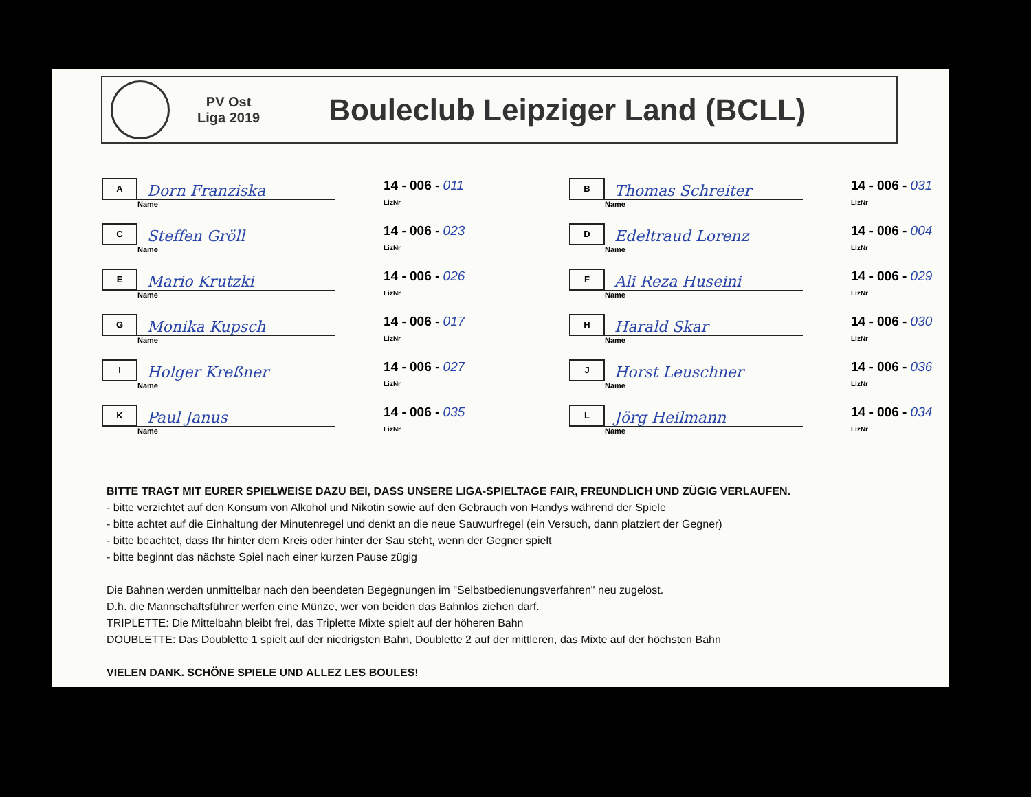PV Ost
Liga 2019
Bouleclub Leipziger Land (BCLL)
A
Dorn Franziska
Name
14 - 006 - 011
LizNr
B
Thomas Schreiter
Name
14 - 006 - 031
LizNr
C
Steffen Gröll
Name
14 - 006 - 023
LizNr
D
Edeltraud Lorenz
Name
14 - 006 - 004
LizNr
E
Mario Krutzki
Name
14 - 006 - 026
LizNr
F
Ali Reza Huseini
Name
14 - 006 - 029
LizNr
G
Monika Kupsch
Name
14 - 006 - 017
LizNr
H
Harald Skar
Name
14 - 006 - 030
LizNr
I
Holger Kreßner
Name
14 - 006 - 027
LizNr
J
Horst Leuschner
Name
14 - 006 - 036
LizNr
K
Paul Janus
Name
14 - 006 - 035
LizNr
L
Jörg Heilmann
Name
14 - 006 - 034
LizNr
BITTE TRAGT MIT EURER SPIELWEISE DAZU BEI, DASS UNSERE LIGA-SPIELTAGE FAIR, FREUNDLICH UND ZÜGIG VERLAUFEN.
- bitte verzichtet auf den Konsum von Alkohol und Nikotin sowie auf den Gebrauch von Handys während der Spiele
- bitte achtet auf die Einhaltung der Minutenregel und denkt an die neue Sauwurfregel (ein Versuch, dann platziert der Gegner)
- bitte beachtet, dass Ihr hinter dem Kreis oder hinter der Sau steht, wenn der Gegner spielt
- bitte beginnt das nächste Spiel nach einer kurzen Pause zügig
Die Bahnen werden unmittelbar nach den beendeten Begegnungen im "Selbstbedienungsverfahren" neu zugelost.
D.h. die Mannschaftsführer werfen eine Münze, wer von beiden das Bahnlos ziehen darf.
TRIPLETTE: Die Mittelbahn bleibt frei, das Triplette Mixte spielt auf der höheren Bahn
DOUBLETTE: Das Doublette 1 spielt auf der niedrigsten Bahn, Doublette 2 auf der mittleren, das Mixte auf der höchsten Bahn
VIELEN DANK. SCHÖNE SPIELE UND ALLEZ LES BOULES!